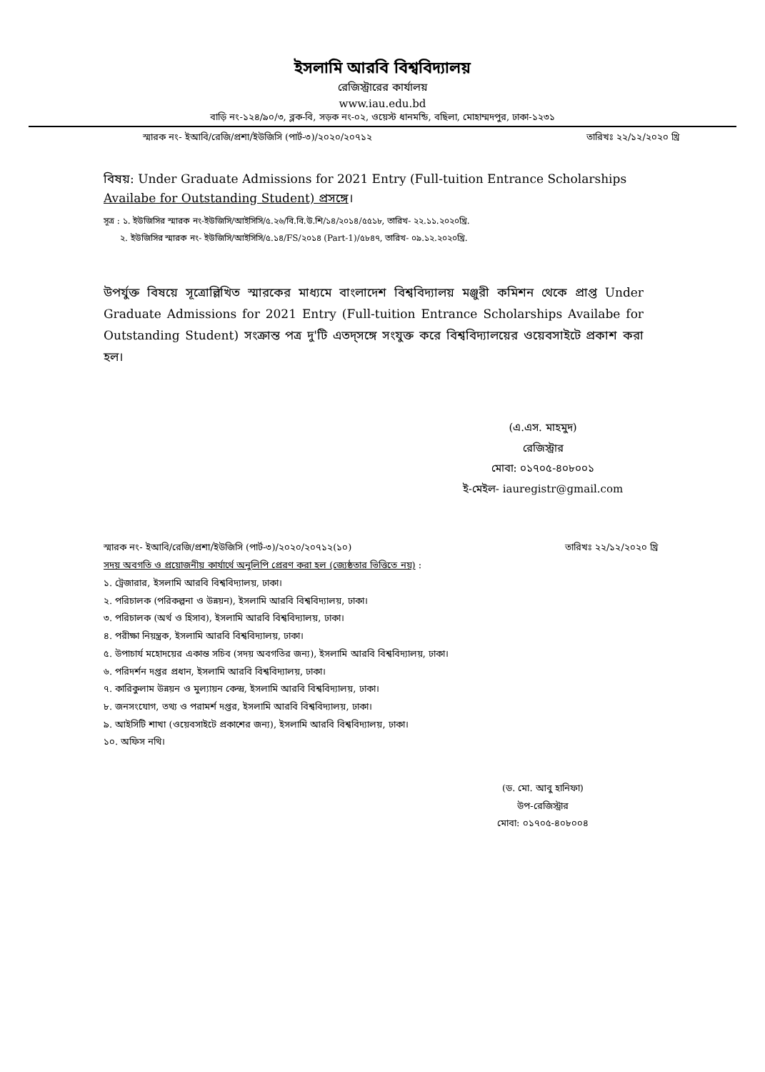ইসলামি আরবি বিশ্ববিদ্যালয়
রেজিস্ট্রারের কার্যালয়
www.iau.edu.bd
বাড়ি নং-১২৪/৯০/৩, ব্লক-বি, সড়ক নং-০২, ওয়েস্ট ধানমন্ডি, বছিলা, মোহাম্মদপুর, ঢাকা-১২৩১
স্মারক নং- ইআবি/রেজি/প্রশা/ইউজিসি (পার্ট-৩)/২০২০/২০৭১২ তারিখঃ ২২/১২/২০২০ খ্রি
বিষয়: Under Graduate Admissions for 2021 Entry (Full-tuition Entrance Scholarships Availabe for Outstanding Student) প্রসঙ্গে।
সূত্র : ১. ইউজিসির স্মারক নং-ইউজিসি/আইসিসি/৫.২৬/বি.বি.উ.শি/১৪/২০১৪/৫৫১৮, তারিখ- ২২.১১.২০২০খ্রি.
২. ইউজিসির স্মারক নং- ইউজিসি/আইসিসি/৫.১৪/FS/২০১৪ (Part-1)/৫৮৪৭, তারিখ- ০৯.১২.২০২০খ্রি.
উপর্যুক্ত বিষয়ে সূত্রোল্লিখিত স্মারকের মাধ্যমে বাংলাদেশ বিশ্ববিদ্যালয় মঞ্জুরী কমিশন থেকে প্রাপ্ত Under Graduate Admissions for 2021 Entry (Full-tuition Entrance Scholarships Availabe for Outstanding Student) সংক্রান্ত পত্র দু'টি এতদ্‌সঙ্গে সংযুক্ত করে বিশ্ববিদ্যালয়ের ওয়েবসাইটে প্রকাশ করা হল।
(এ.এস. মাহমুদ)
রেজিস্ট্রার
মোবা: ০১৭০৫-৪০৮০০১
ই-মেইল- iauregistr@gmail.com
স্মারক নং- ইআবি/রেজি/প্রশা/ইউজিসি (পার্ট-৩)/২০২০/২০৭১২(১০) তারিখঃ ২২/১২/২০২০ খ্রি
সদয় অবগতি ও প্রয়োজনীয় কার্যার্থে অনুলিপি প্রেরণ করা হল (জ্যেষ্ঠতার ভিত্তিতে নয়) :
১. ট্রেজারার, ইসলামি আরবি বিশ্ববিদ্যালয়, ঢাকা।
২. পরিচালক (পরিকল্পনা ও উন্নয়ন), ইসলামি আরবি বিশ্ববিদ্যালয়, ঢাকা।
৩. পরিচালক (অর্থ ও হিসাব), ইসলামি আরবি বিশ্ববিদ্যালয়, ঢাকা।
৪. পরীক্ষা নিয়ন্ত্রক, ইসলামি আরবি বিশ্ববিদ্যালয়, ঢাকা।
৫. উপাচার্য মহোদয়ের একান্ত সচিব (সদয় অবগতির জন্য), ইসলামি আরবি বিশ্ববিদ্যালয়, ঢাকা।
৬. পরিদর্শন দপ্তর প্রধান, ইসলামি আরবি বিশ্ববিদ্যালয়, ঢাকা।
৭. কারিকুলাম উন্নয়ন ও মুল্যায়ন কেন্দ্র, ইসলামি আরবি বিশ্ববিদ্যালয়, ঢাকা।
৮. জনসংযোগ, তথ্য ও পরামর্শ দপ্তর, ইসলামি আরবি বিশ্ববিদ্যালয়, ঢাকা।
৯. আইসিটি শাখা (ওয়েবসাইটে প্রকাশের জন্য), ইসলামি আরবি বিশ্ববিদ্যালয়, ঢাকা।
১০. অফিস নথি।
(ড. মো. আবু হানিফা)
উপ-রেজিস্ট্রার
মোবা: ০১৭০৫-৪০৮০০৪